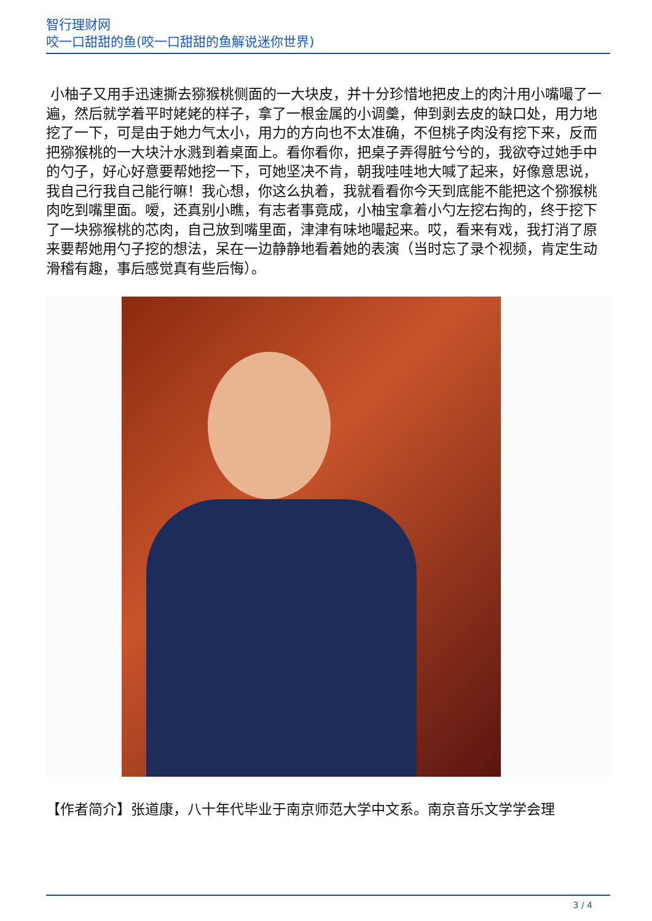智行理财网
咬一口甜甜的鱼(咬一口甜甜的鱼解说迷你世界)
小柚子又用手迅速撕去猕猴桃侧面的一大块皮，并十分珍惜地把皮上的肉汁用小嘴嘬了一遍，然后就学着平时姥姥的样子，拿了一根金属的小调羹，伸到剥去皮的缺口处，用力地挖了一下，可是由于她力气太小，用力的方向也不太准确，不但桃子肉没有挖下来，反而把猕猴桃的一大块汁水溅到着桌面上。看你看你，把桌子弄得脏兮兮的，我欲夺过她手中的勺子，好心好意要帮她挖一下，可她坚决不肯，朝我哇哇地大喊了起来，好像意思说，我自己行我自己能行嘛！我心想，你这么执着，我就看看你今天到底能不能把这个猕猴桃肉吃到嘴里面。嗳，还真别小瞧，有志者事竟成，小柚宝拿着小勺左挖右掏的，终于挖下了一块猕猴桃的芯肉，自己放到嘴里面，津津有味地嘬起来。哎，看来有戏，我打消了原来要帮她用勺子挖的想法，呆在一边静静地看着她的表演（当时忘了录个视频，肯定生动滑稽有趣，事后感觉真有些后悔）。
【作者简介】张道康，八十年代毕业于南京师范大学中文系。南京音乐文学学会理
3 / 4